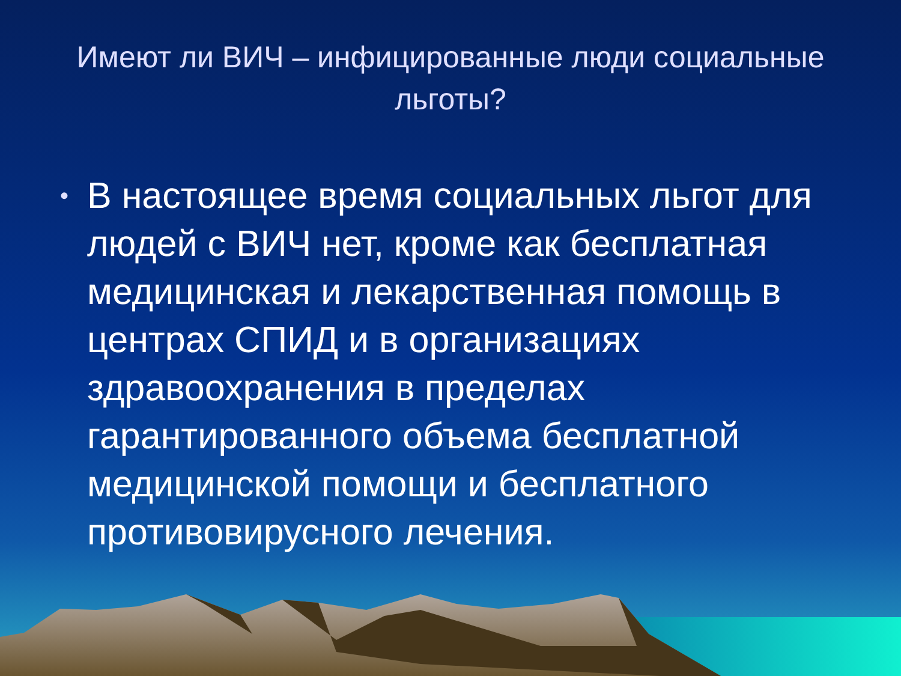Имеют ли ВИЧ – инфицированные люди социальные льготы?
• В настоящее время социальных льгот для людей с ВИЧ нет, кроме как бесплатная медицинская и лекарственная помощь в центрах СПИД и в организациях здравоохранения в пределах гарантированного объема бесплатной медицинской помощи и бесплатного противовирусного лечения.